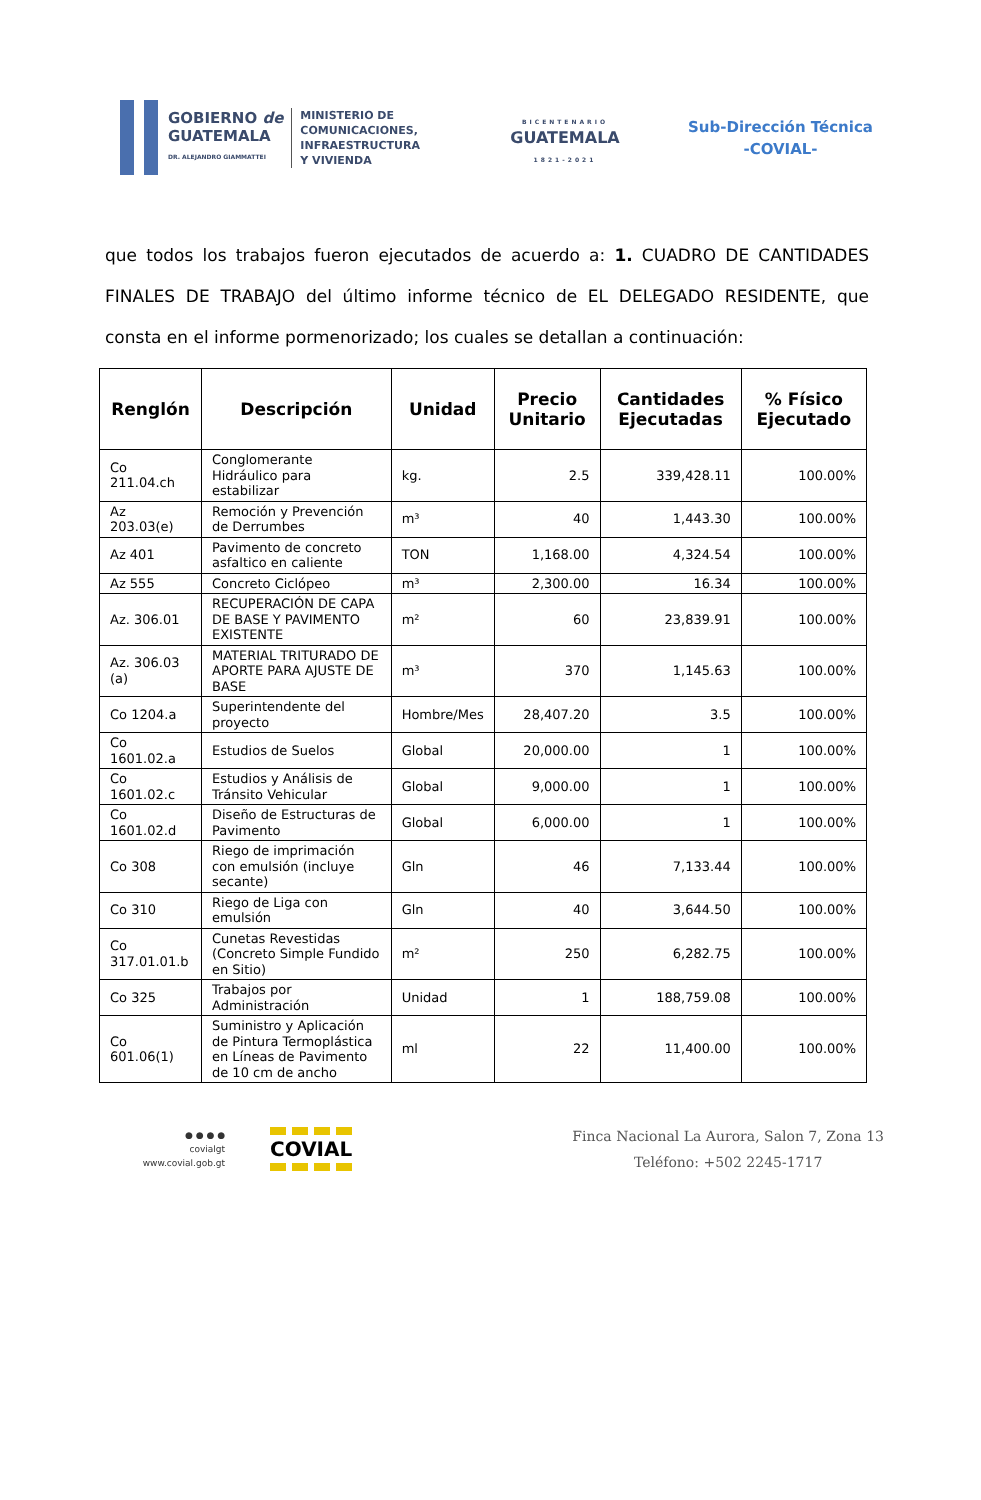GOBIERNO de
GUATEMALA
DR. ALEJANDRO GIAMMATTEI
MINISTERIO DE
COMUNICACIONES,
INFRAESTRUCTURA
Y VIVIENDA
BICENTENARIO
GUATEMALA
1821-2021
Sub-Dirección Técnica
-COVIAL-
que todos los trabajos fueron ejecutados de acuerdo a: 1. CUADRO DE CANTIDADES FINALES DE TRABAJO del último informe técnico de EL DELEGADO RESIDENTE, que consta en el informe pormenorizado; los cuales se detallan a continuación:
| Renglón | Descripción | Unidad | Precio Unitario | Cantidades Ejecutadas | % Físico Ejecutado |
| --- | --- | --- | --- | --- | --- |
| Co 211.04.ch | Conglomerante Hidráulico para estabilizar | kg. | 2.5 | 339,428.11 | 100.00% |
| Az 203.03(e) | Remoción y Prevención de Derrumbes | m³ | 40 | 1,443.30 | 100.00% |
| Az 401 | Pavimento de concreto asfaltico en caliente | TON | 1,168.00 | 4,324.54 | 100.00% |
| Az 555 | Concreto Ciclópeo | m³ | 2,300.00 | 16.34 | 100.00% |
| Az. 306.01 | RECUPERACIÓN DE CAPA DE BASE Y PAVIMENTO EXISTENTE | m² | 60 | 23,839.91 | 100.00% |
| Az. 306.03 (a) | MATERIAL TRITURADO DE APORTE PARA AJUSTE DE BASE | m³ | 370 | 1,145.63 | 100.00% |
| Co 1204.a | Superintendente del proyecto | Hombre/Mes | 28,407.20 | 3.5 | 100.00% |
| Co 1601.02.a | Estudios de Suelos | Global | 20,000.00 | 1 | 100.00% |
| Co 1601.02.c | Estudios y Análisis de Tránsito Vehicular | Global | 9,000.00 | 1 | 100.00% |
| Co 1601.02.d | Diseño de Estructuras de Pavimento | Global | 6,000.00 | 1 | 100.00% |
| Co 308 | Riego de imprimación con emulsión (incluye secante) | Gln | 46 | 7,133.44 | 100.00% |
| Co 310 | Riego de Liga con emulsión | Gln | 40 | 3,644.50 | 100.00% |
| Co 317.01.01.b | Cunetas Revestidas (Concreto Simple Fundido en Sitio) | m² | 250 | 6,282.75 | 100.00% |
| Co 325 | Trabajos por Administración | Unidad | 1 | 188,759.08 | 100.00% |
| Co 601.06(1) | Suministro y Aplicación de Pintura Termoplástica en Líneas de Pavimento de 10 cm de ancho | ml | 22 | 11,400.00 | 100.00% |
● ● ● ●
covialgt
www.covial.gob.gt
COVIAL
Finca Nacional La Aurora, Salon 7, Zona 13
Teléfono: +502 2245-1717